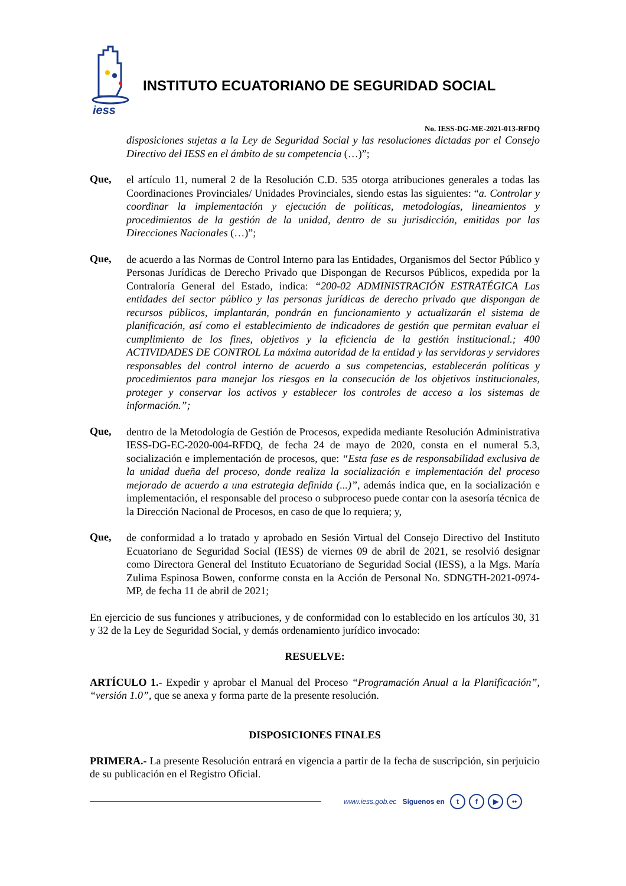iess
INSTITUTO ECUATORIANO DE SEGURIDAD SOCIAL
No. IESS-DG-ME-2021-013-RFDQ
disposiciones sujetas a la Ley de Seguridad Social y las resoluciones dictadas por el Consejo Directivo del IESS en el ámbito de su competencia (…)”;
Que,
el artículo 11, numeral 2 de la Resolución C.D. 535 otorga atribuciones generales a todas las Coordinaciones Provinciales/ Unidades Provinciales, siendo estas las siguientes: “a. Controlar y coordinar la implementación y ejecución de políticas, metodologías, lineamientos y procedimientos de la gestión de la unidad, dentro de su jurisdicción, emitidas por las Direcciones Nacionales (…)”;
Que,
de acuerdo a las Normas de Control Interno para las Entidades, Organismos del Sector Público y Personas Jurídicas de Derecho Privado que Dispongan de Recursos Públicos, expedida por la Contraloría General del Estado, indica: “200-02 ADMINISTRACIÓN ESTRATÉGICA Las entidades del sector público y las personas jurídicas de derecho privado que dispongan de recursos públicos, implantarán, pondrán en funcionamiento y actualizarán el sistema de planificación, así como el establecimiento de indicadores de gestión que permitan evaluar el cumplimiento de los fines, objetivos y la eficiencia de la gestión institucional.; 400 ACTIVIDADES DE CONTROL La máxima autoridad de la entidad y las servidoras y servidores responsables del control interno de acuerdo a sus competencias, establecerán políticas y procedimientos para manejar los riesgos en la consecución de los objetivos institucionales, proteger y conservar los activos y establecer los controles de acceso a los sistemas de información.”;
Que,
dentro de la Metodología de Gestión de Procesos, expedida mediante Resolución Administrativa IESS-DG-EC-2020-004-RFDQ, de fecha 24 de mayo de 2020, consta en el numeral 5.3, socialización e implementación de procesos, que: “Esta fase es de responsabilidad exclusiva de la unidad dueña del proceso, donde realiza la socialización e implementación del proceso mejorado de acuerdo a una estrategia definida (...)”, además indica que, en la socialización e implementación, el responsable del proceso o subproceso puede contar con la asesoría técnica de la Dirección Nacional de Procesos, en caso de que lo requiera; y,
Que,
de conformidad a lo tratado y aprobado en Sesión Virtual del Consejo Directivo del Instituto Ecuatoriano de Seguridad Social (IESS) de viernes 09 de abril de 2021, se resolvió designar como Directora General del Instituto Ecuatoriano de Seguridad Social (IESS), a la Mgs. María Zulima Espinosa Bowen, conforme consta en la Acción de Personal No. SDNGTH-2021-0974-MP, de fecha 11 de abril de 2021;
En ejercicio de sus funciones y atribuciones, y de conformidad con lo establecido en los artículos 30, 31 y 32 de la Ley de Seguridad Social, y demás ordenamiento jurídico invocado:
RESUELVE:
ARTÍCULO 1.- Expedir y aprobar el Manual del Proceso “Programación Anual a la Planificación”, “versión 1.0”, que se anexa y forma parte de la presente resolución.
DISPOSICIONES FINALES
PRIMERA.- La presente Resolución entrará en vigencia a partir de la fecha de suscripción, sin perjuicio de su publicación en el Registro Oficial.
www.iess.gob.ec Síguenos en t f ▶ ••